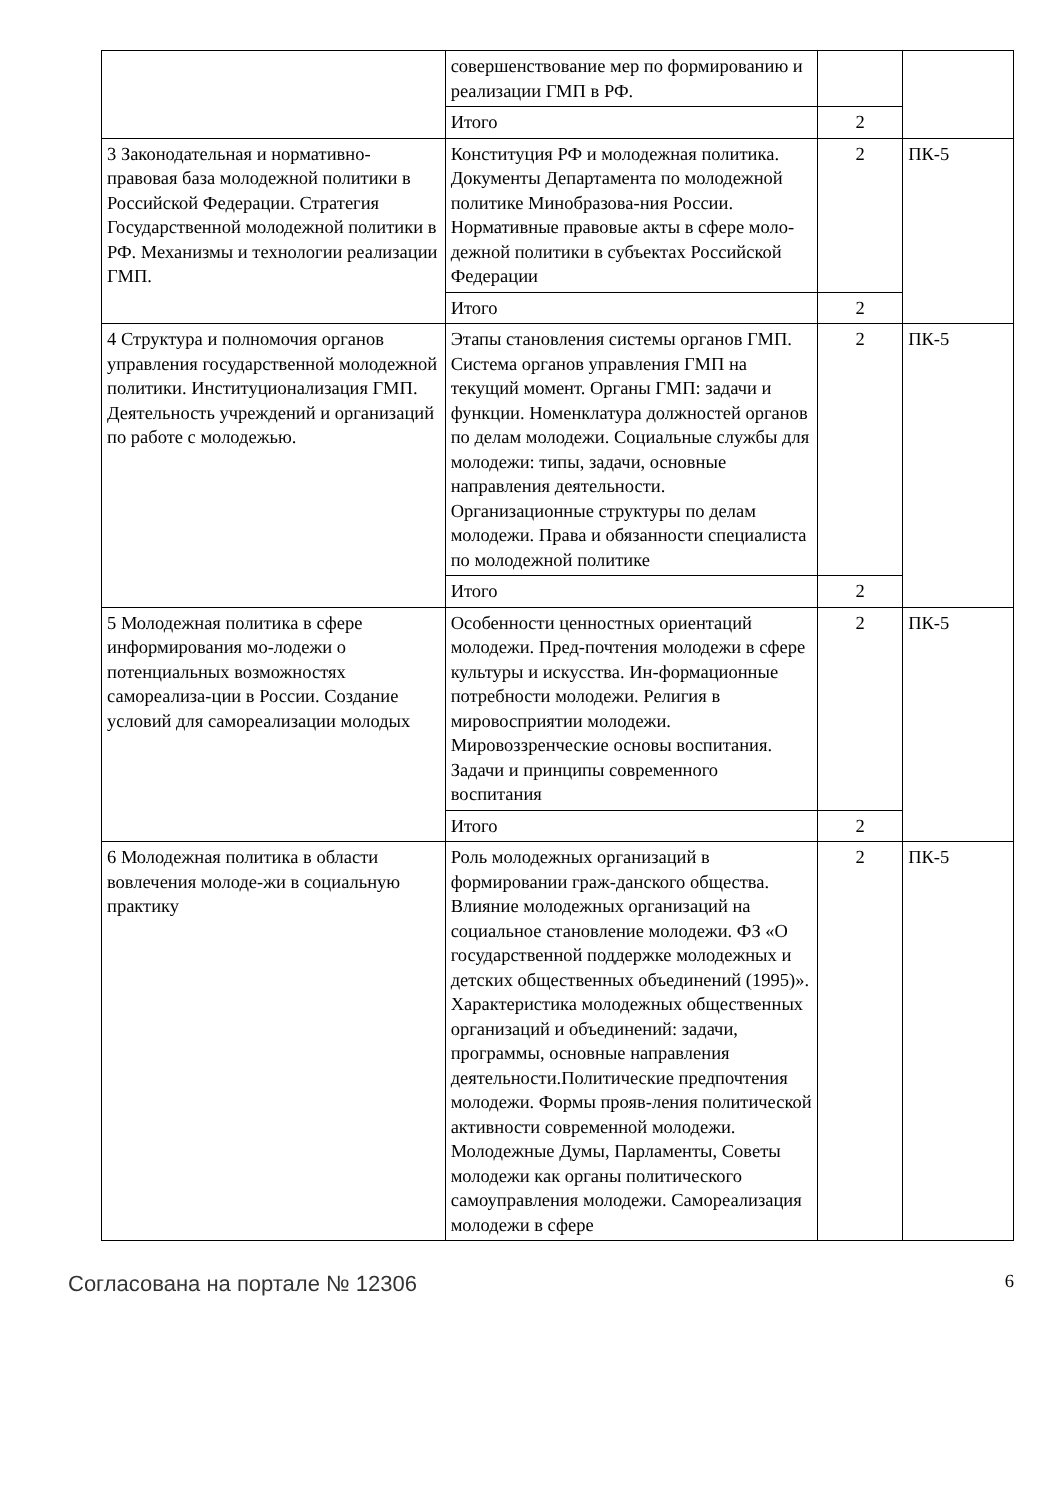| | совершенствование мер по формированию и реализации ГМП в РФ. | | |
| | Итого | 2 | |
| 3 Законодательная и нормативно-правовая база молодежной политики в Российской Федерации. Стратегия Государственной молодежной политики в РФ. Механизмы и технологии реализации ГМП. | Конституция РФ и молодежная политика. Документы Департамента по молодежной политике Минобразова-ния России. Нормативные правовые акты в сфере моло-дежной политики в субъектах Российской Федерации | 2 | ПК-5 |
| | Итого | 2 | |
| 4 Структура и полномочия органов управления государственной молодежной политики. Институционализация ГМП. Деятельность учреждений и организаций по работе с молодежью. | Этапы становления системы органов ГМП. Система органов управления ГМП на текущий момент. Органы ГМП: задачи и функции. Номенклатура должностей органов по делам молодежи. Социальные службы для молодежи: типы, задачи, основные направления деятельности. Организационные структуры по делам молодежи. Права и обязанности специалиста по молодежной политике | 2 | ПК-5 |
| | Итого | 2 | |
| 5 Молодежная политика в сфере информирования мо-лодежи о потенциальных возможностях самореализа-ции в России. Создание условий для самореализации молодых | Особенности ценностных ориентаций молодежи. Пред-почтения молодежи в сфере культуры и искусства. Ин-формационные потребности молодежи. Религия в мировосприятии молодежи. Мировоззренческие основы воспитания. Задачи и принципы современного воспитания | 2 | ПК-5 |
| | Итого | 2 | |
| 6 Молодежная политика в области вовлечения молоде-жи в социальную практику | Роль молодежных организаций в формировании граж-данского общества. Влияние молодежных организаций на социальное становление молодежи. ФЗ «О государственной поддержке молодежных и детских общественных объединений (1995)». Характеристика молодежных общественных организаций и объединений: задачи, программы, основные направления деятельности.Политические предпочтения молодежи. Формы прояв-ления политической активности современной молодежи. Молодежные Думы, Парламенты, Советы молодежи как органы политического самоуправления молодежи. Самореализация молодежи в сфере | 2 | ПК-5 |
Согласована на портале № 12306 6